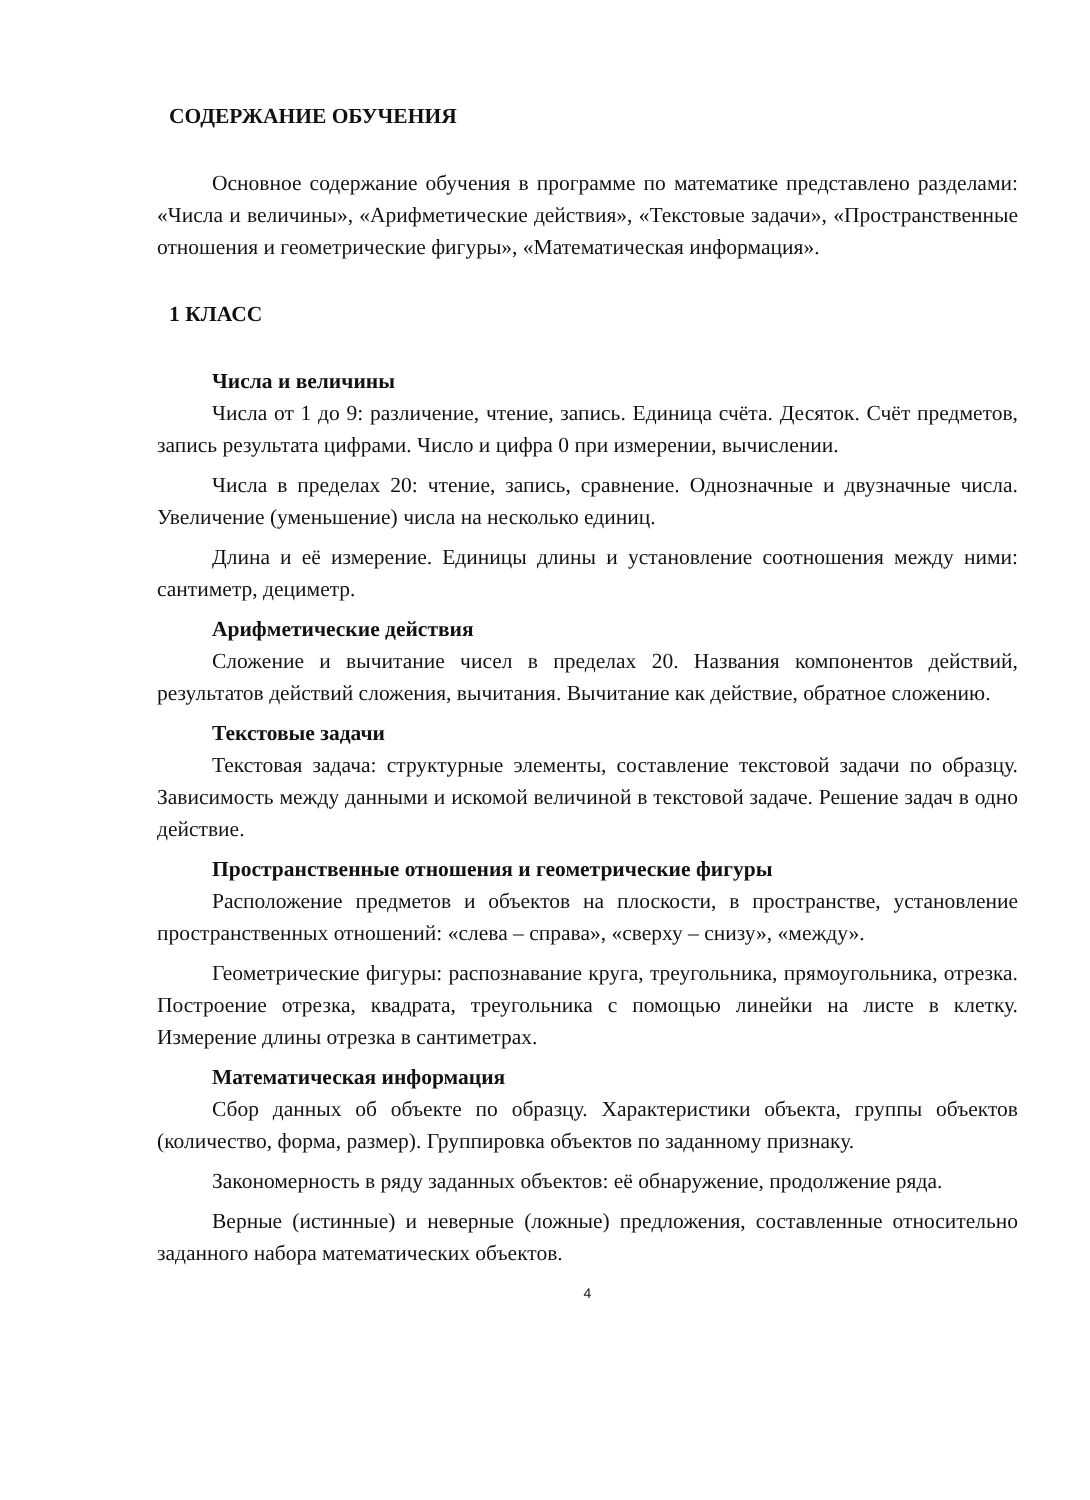СОДЕРЖАНИЕ ОБУЧЕНИЯ
Основное содержание обучения в программе по математике представлено разделами: «Числа и величины», «Арифметические действия», «Текстовые задачи», «Пространственные отношения и геометрические фигуры», «Математическая информация».
1 КЛАСС
Числа и величины
Числа от 1 до 9: различение, чтение, запись. Единица счёта. Десяток. Счёт предметов, запись результата цифрами. Число и цифра 0 при измерении, вычислении.
Числа в пределах 20: чтение, запись, сравнение. Однозначные и двузначные числа. Увеличение (уменьшение) числа на несколько единиц.
Длина и её измерение. Единицы длины и установление соотношения между ними: сантиметр, дециметр.
Арифметические действия
Сложение и вычитание чисел в пределах 20. Названия компонентов действий, результатов действий сложения, вычитания. Вычитание как действие, обратное сложению.
Текстовые задачи
Текстовая задача: структурные элементы, составление текстовой задачи по образцу. Зависимость между данными и искомой величиной в текстовой задаче. Решение задач в одно действие.
Пространственные отношения и геометрические фигуры
Расположение предметов и объектов на плоскости, в пространстве, установление пространственных отношений: «слева – справа», «сверху – снизу», «между».
Геометрические фигуры: распознавание круга, треугольника, прямоугольника, отрезка. Построение отрезка, квадрата, треугольника с помощью линейки на листе в клетку. Измерение длины отрезка в сантиметрах.
Математическая информация
Сбор данных об объекте по образцу. Характеристики объекта, группы объектов (количество, форма, размер). Группировка объектов по заданному признаку.
Закономерность в ряду заданных объектов: её обнаружение, продолжение ряда.
Верные (истинные) и неверные (ложные) предложения, составленные относительно заданного набора математических объектов.
4